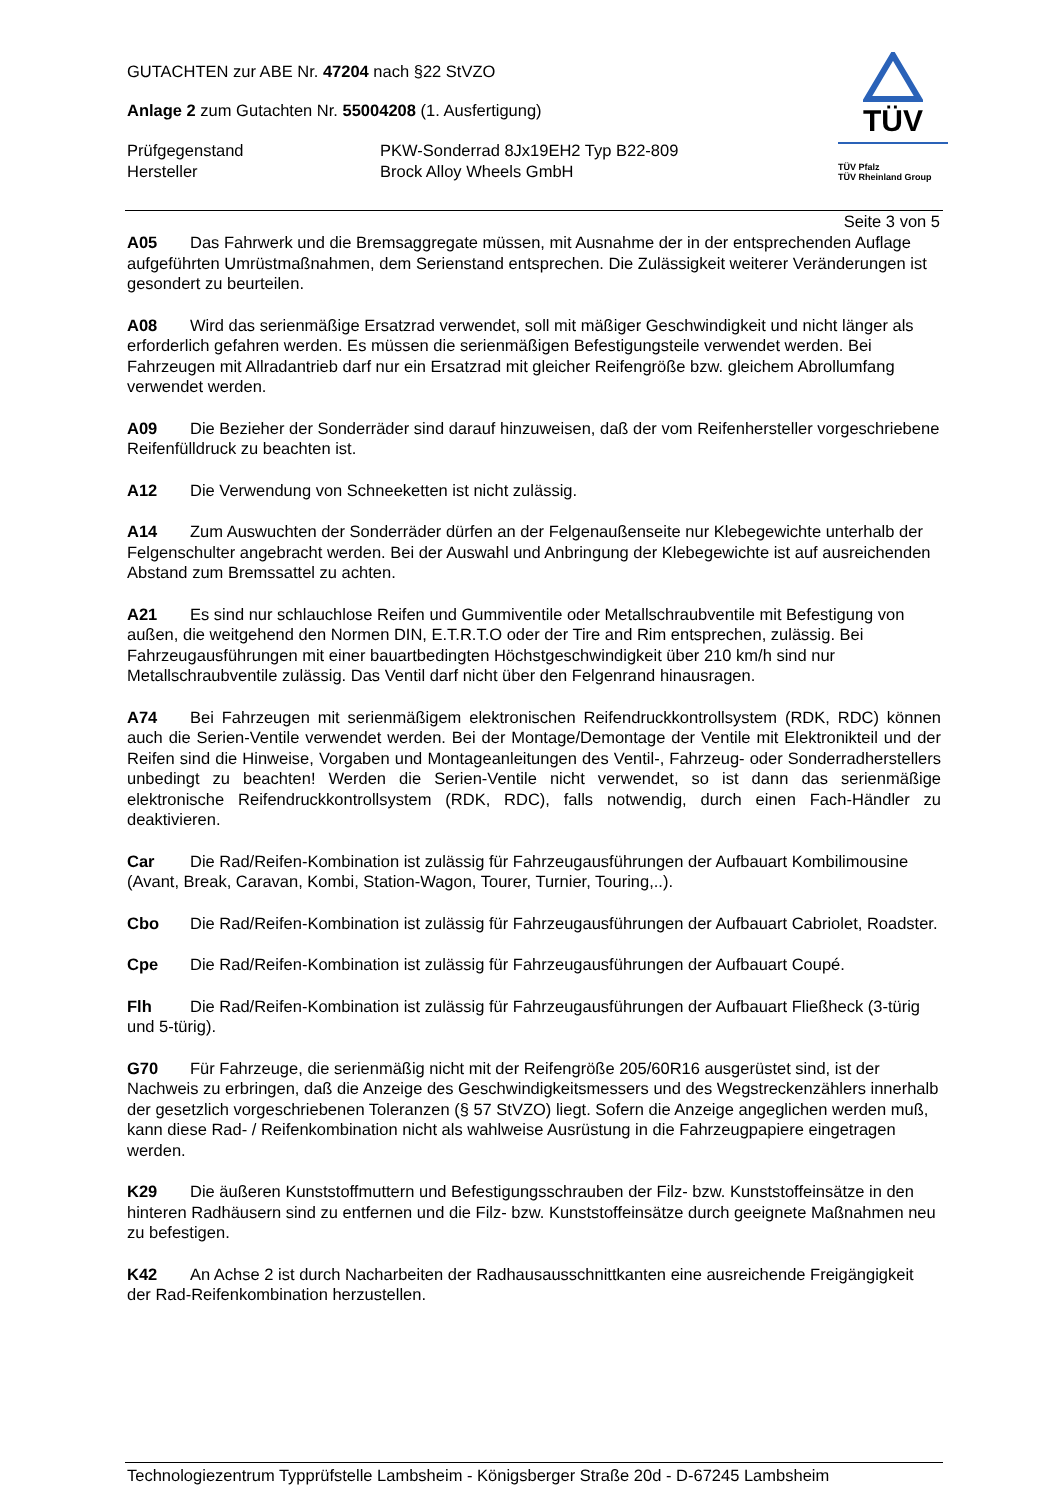GUTACHTEN zur ABE Nr. 47204 nach §22 StVZO
Anlage 2 zum Gutachten Nr. 55004208 (1. Ausfertigung)
Prüfgegenstand PKW-Sonderrad 8Jx19EH2 Typ B22-809
Hersteller Brock Alloy Wheels GmbH
TÜV
TÜV Pfalz
TÜV Rheinland Group
Seite 3 von 5
A05 Das Fahrwerk und die Bremsaggregate müssen, mit Ausnahme der in der entsprechenden Auflage aufgeführten Umrüstmaßnahmen, dem Serienstand entsprechen. Die Zulässigkeit weiterer Veränderungen ist gesondert zu beurteilen.
A08 Wird das serienmäßige Ersatzrad verwendet, soll mit mäßiger Geschwindigkeit und nicht länger als erforderlich gefahren werden. Es müssen die serienmäßigen Befestigungsteile verwendet werden. Bei Fahrzeugen mit Allradantrieb darf nur ein Ersatzrad mit gleicher Reifengröße bzw. gleichem Abrollumfang verwendet werden.
A09 Die Bezieher der Sonderräder sind darauf hinzuweisen, daß der vom Reifenhersteller vorgeschriebene Reifenfülldruck zu beachten ist.
A12 Die Verwendung von Schneeketten ist nicht zulässig.
A14 Zum Auswuchten der Sonderräder dürfen an der Felgenaußenseite nur Klebegewichte unterhalb der Felgenschulter angebracht werden. Bei der Auswahl und Anbringung der Klebegewichte ist auf ausreichenden Abstand zum Bremssattel zu achten.
A21 Es sind nur schlauchlose Reifen und Gummiventile oder Metallschraubventile mit Befestigung von außen, die weitgehend den Normen DIN, E.T.R.T.O oder der Tire and Rim entsprechen, zulässig. Bei Fahrzeugausführungen mit einer bauartbedingten Höchstgeschwindigkeit über 210 km/h sind nur Metallschraubventile zulässig. Das Ventil darf nicht über den Felgenrand hinausragen.
A74 Bei Fahrzeugen mit serienmäßigem elektronischen Reifendruckkontrollsystem (RDK, RDC) können auch die Serien-Ventile verwendet werden. Bei der Montage/Demontage der Ventile mit Elektronikteil und der Reifen sind die Hinweise, Vorgaben und Montageanleitungen des Ventil-, Fahrzeug- oder Sonderradherstellers unbedingt zu beachten! Werden die Serien-Ventile nicht verwendet, so ist dann das serienmäßige elektronische Reifendruckkontrollsystem (RDK, RDC), falls notwendig, durch einen Fach-Händler zu deaktivieren.
Car Die Rad/Reifen-Kombination ist zulässig für Fahrzeugausführungen der Aufbauart Kombilimousine (Avant, Break, Caravan, Kombi, Station-Wagon, Tourer, Turnier, Touring,..).
Cbo Die Rad/Reifen-Kombination ist zulässig für Fahrzeugausführungen der Aufbauart Cabriolet, Roadster.
Cpe Die Rad/Reifen-Kombination ist zulässig für Fahrzeugausführungen der Aufbauart Coupé.
Flh Die Rad/Reifen-Kombination ist zulässig für Fahrzeugausführungen der Aufbauart Fließheck (3-türig und 5-türig).
G70 Für Fahrzeuge, die serienmäßig nicht mit der Reifengröße 205/60R16 ausgerüstet sind, ist der Nachweis zu erbringen, daß die Anzeige des Geschwindigkeitsmessers und des Wegstreckenzählers innerhalb der gesetzlich vorgeschriebenen Toleranzen (§ 57 StVZO) liegt. Sofern die Anzeige angeglichen werden muß, kann diese Rad- / Reifenkombination nicht als wahlweise Ausrüstung in die Fahrzeugpapiere eingetragen werden.
K29 Die äußeren Kunststoffmuttern und Befestigungsschrauben der Filz- bzw. Kunststoffeinsätze in den hinteren Radhäusern sind zu entfernen und die Filz- bzw. Kunststoffeinsätze durch geeignete Maßnahmen neu zu befestigen.
K42 An Achse 2 ist durch Nacharbeiten der Radhausausschnittkanten eine ausreichende Freigängigkeit der Rad-Reifenkombination herzustellen.
Technologiezentrum Typprüfstelle Lambsheim - Königsberger Straße 20d - D-67245 Lambsheim